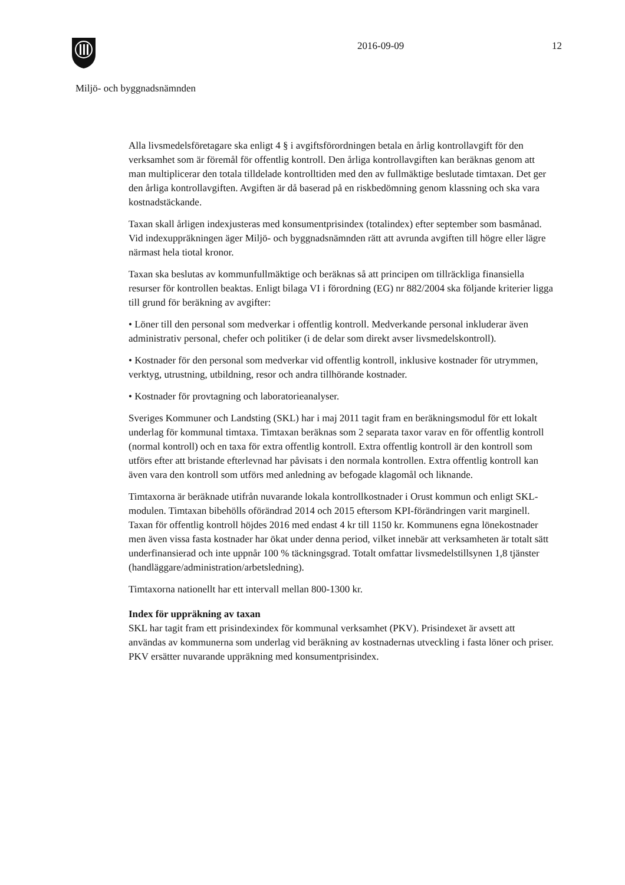2016-09-09 12
Miljö- och byggnadsnämnden
Alla livsmedelsföretagare ska enligt 4 § i avgiftsförordningen betala en årlig kontrollavgift för den verksamhet som är föremål för offentlig kontroll. Den årliga kontrollavgiften kan beräknas genom att man multiplicerar den totala tilldelade kontrolltiden med den av fullmäktige beslutade timtaxan. Det ger den årliga kontrollavgiften. Avgiften är då baserad på en riskbedömning genom klassning och ska vara kostnadstäckande.
Taxan skall årligen indexjusteras med konsumentprisindex (totalindex) efter september som basmånad. Vid indexuppräkningen äger Miljö- och byggnadsnämnden rätt att avrunda avgiften till högre eller lägre närmast hela tiotal kronor.
Taxan ska beslutas av kommunfullmäktige och beräknas så att principen om tillräckliga finansiella resurser för kontrollen beaktas. Enligt bilaga VI i förordning (EG) nr 882/2004 ska följande kriterier ligga till grund för beräkning av avgifter:
• Löner till den personal som medverkar i offentlig kontroll. Medverkande personal inkluderar även administrativ personal, chefer och politiker (i de delar som direkt avser livsmedelskontroll).
• Kostnader för den personal som medverkar vid offentlig kontroll, inklusive kostnader för utrymmen, verktyg, utrustning, utbildning, resor och andra tillhörande kostnader.
• Kostnader för provtagning och laboratorieanalyser.
Sveriges Kommuner och Landsting (SKL) har i maj 2011 tagit fram en beräkningsmodul för ett lokalt underlag för kommunal timtaxa. Timtaxan beräknas som 2 separata taxor varav en för offentlig kontroll (normal kontroll) och en taxa för extra offentlig kontroll. Extra offentlig kontroll är den kontroll som utförs efter att bristande efterlevnad har påvisats i den normala kontrollen. Extra offentlig kontroll kan även vara den kontroll som utförs med anledning av befogade klagomål och liknande.
Timtaxorna är beräknade utifrån nuvarande lokala kontrollkostnader i Orust kommun och enligt SKL-modulen. Timtaxan bibehölls oförändrad 2014 och 2015 eftersom KPI-förändringen varit marginell. Taxan för offentlig kontroll höjdes 2016 med endast 4 kr till 1150 kr. Kommunens egna lönekostnader men även vissa fasta kostnader har ökat under denna period, vilket innebär att verksamheten är totalt sätt underfinansierad och inte uppnår 100 % täckningsgrad. Totalt omfattar livsmedelstillsynen 1,8 tjänster (handläggare/administration/arbetsledning).
Timtaxorna nationellt har ett intervall mellan 800-1300 kr.
Index för uppräkning av taxan
SKL har tagit fram ett prisindexindex för kommunal verksamhet (PKV). Prisindexet är avsett att användas av kommunerna som underlag vid beräkning av kostnadernas utveckling i fasta löner och priser. PKV ersätter nuvarande uppräkning med konsumentprisindex.